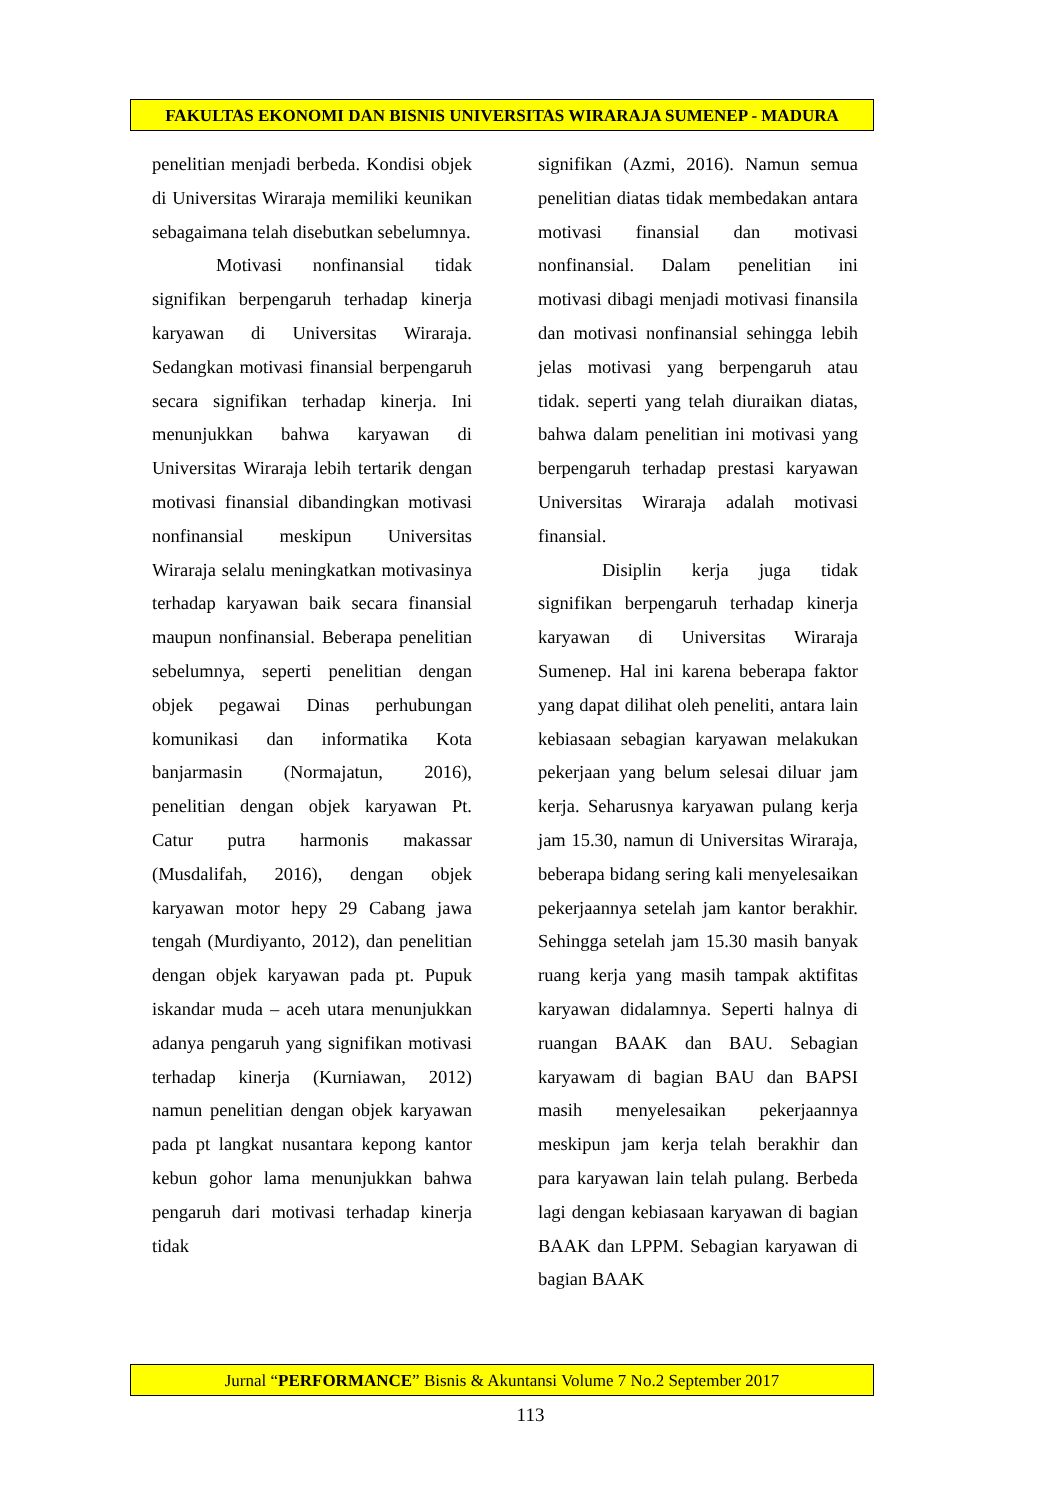FAKULTAS EKONOMI DAN BISNIS UNIVERSITAS WIRARAJA SUMENEP - MADURA
penelitian menjadi berbeda. Kondisi objek di Universitas Wiraraja memiliki keunikan sebagaimana telah disebutkan sebelumnya.
Motivasi nonfinansial tidak signifikan berpengaruh terhadap kinerja karyawan di Universitas Wiraraja. Sedangkan motivasi finansial berpengaruh secara signifikan terhadap kinerja. Ini menunjukkan bahwa karyawan di Universitas Wiraraja lebih tertarik dengan motivasi finansial dibandingkan motivasi nonfinansial meskipun Universitas Wiraraja selalu meningkatkan motivasinya terhadap karyawan baik secara finansial maupun nonfinansial. Beberapa penelitian sebelumnya, seperti penelitian dengan objek pegawai Dinas perhubungan komunikasi dan informatika Kota banjarmasin (Normajatun, 2016), penelitian dengan objek karyawan Pt. Catur putra harmonis makassar (Musdalifah, 2016), dengan objek karyawan motor hepy 29 Cabang jawa tengah (Murdiyanto, 2012), dan penelitian dengan objek karyawan pada pt. Pupuk iskandar muda – aceh utara menunjukkan adanya pengaruh yang signifikan motivasi terhadap kinerja (Kurniawan, 2012) namun penelitian dengan objek karyawan pada pt langkat nusantara kepong kantor kebun gohor lama menunjukkan bahwa pengaruh dari motivasi terhadap kinerja tidak
signifikan (Azmi, 2016). Namun semua penelitian diatas tidak membedakan antara motivasi finansial dan motivasi nonfinansial. Dalam penelitian ini motivasi dibagi menjadi motivasi finansila dan motivasi nonfinansial sehingga lebih jelas motivasi yang berpengaruh atau tidak. seperti yang telah diuraikan diatas, bahwa dalam penelitian ini motivasi yang berpengaruh terhadap prestasi karyawan Universitas Wiraraja adalah motivasi finansial.
Disiplin kerja juga tidak signifikan berpengaruh terhadap kinerja karyawan di Universitas Wiraraja Sumenep. Hal ini karena beberapa faktor yang dapat dilihat oleh peneliti, antara lain kebiasaan sebagian karyawan melakukan pekerjaan yang belum selesai diluar jam kerja. Seharusnya karyawan pulang kerja jam 15.30, namun di Universitas Wiraraja, beberapa bidang sering kali menyelesaikan pekerjaannya setelah jam kantor berakhir. Sehingga setelah jam 15.30 masih banyak ruang kerja yang masih tampak aktifitas karyawan didalamnya. Seperti halnya di ruangan BAAK dan BAU. Sebagian karyawam di bagian BAU dan BAPSI masih menyelesaikan pekerjaannya meskipun jam kerja telah berakhir dan para karyawan lain telah pulang. Berbeda lagi dengan kebiasaan karyawan di bagian BAAK dan LPPM. Sebagian karyawan di bagian BAAK
Jurnal “PERFORMANCE” Bisnis & Akuntansi Volume 7 No.2 September 2017
113